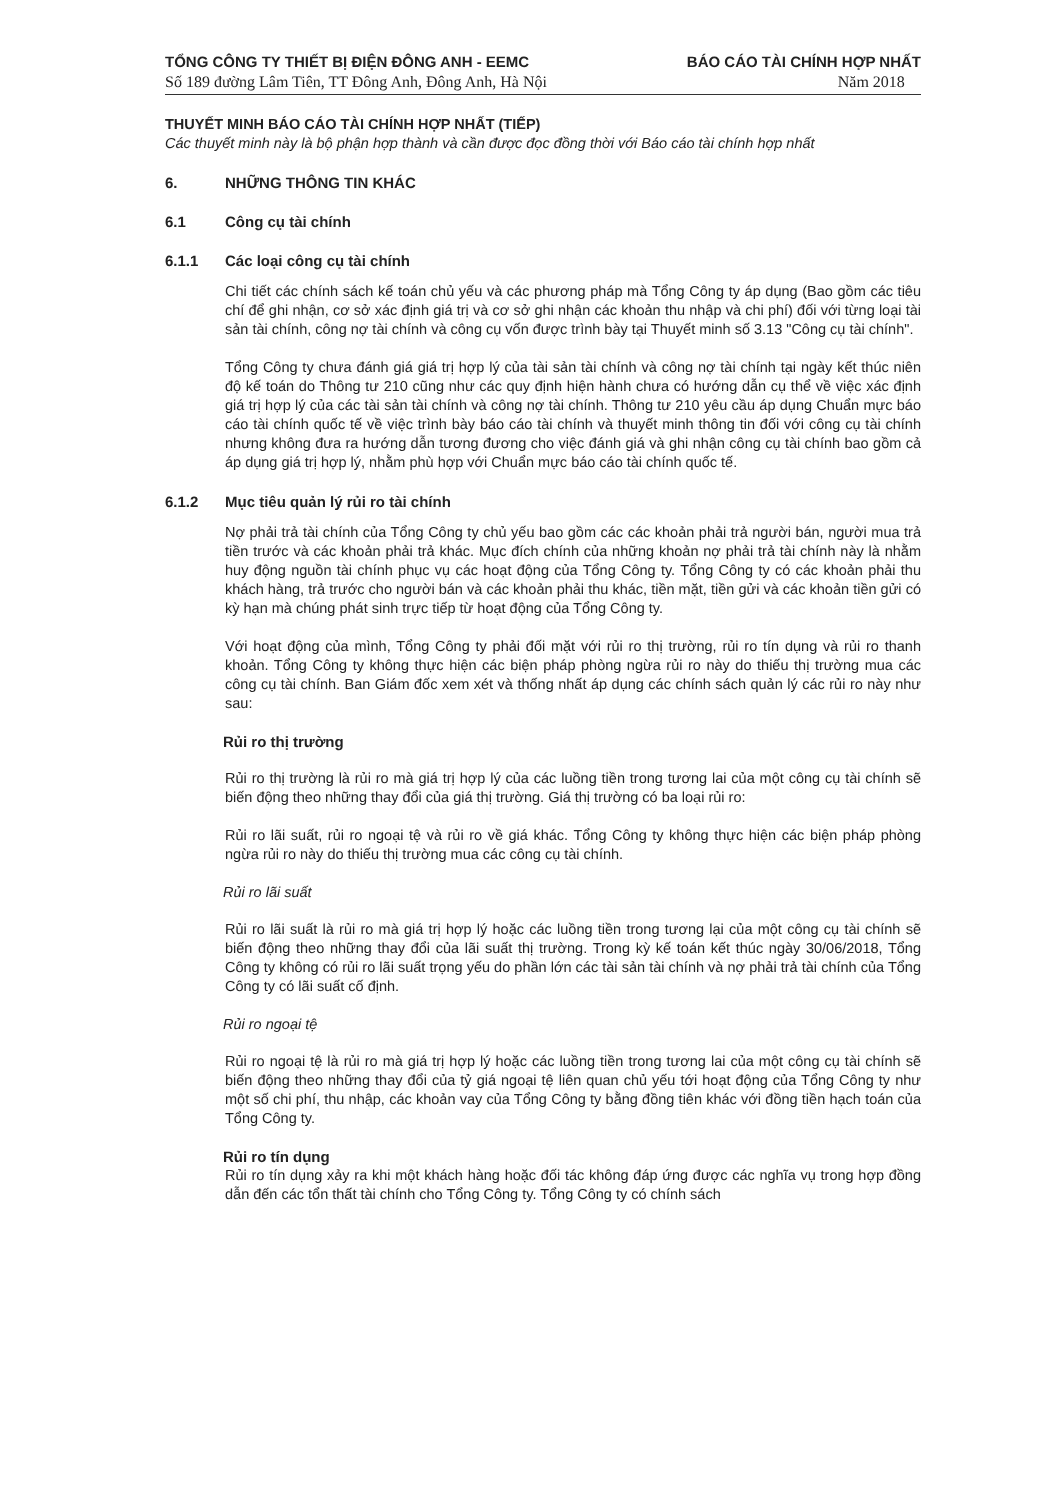TỔNG CÔNG TY THIẾT BỊ ĐIỆN ĐÔNG ANH - EEMC
Số 189 đường Lâm Tiên, TT Đông Anh, Đông Anh, Hà Nội
BÁO CÁO TÀI CHÍNH HỢP NHẤT
Năm 2018
THUYẾT MINH BÁO CÁO TÀI CHÍNH HỢP NHẤT (TIẾP)
Các thuyết minh này là bộ phận hợp thành và cần được đọc đồng thời với Báo cáo tài chính hợp nhất
6. NHỮNG THÔNG TIN KHÁC
6.1 Công cụ tài chính
6.1.1 Các loại công cụ tài chính
Chi tiết các chính sách kế toán chủ yếu và các phương pháp mà Tổng Công ty áp dụng (Bao gồm các tiêu chí để ghi nhận, cơ sở xác định giá trị và cơ sở ghi nhận các khoản thu nhập và chi phí) đối với từng loại tài sản tài chính, công nợ tài chính và công cụ vốn được trình bày tại Thuyết minh số 3.13 "Công cụ tài chính".
Tổng Công ty chưa đánh giá giá trị hợp lý của tài sản tài chính và công nợ tài chính tại ngày kết thúc niên độ kế toán do Thông tư 210 cũng như các quy định hiện hành chưa có hướng dẫn cụ thể về việc xác định giá trị hợp lý của các tài sản tài chính và công nợ tài chính. Thông tư 210 yêu cầu áp dụng Chuẩn mực báo cáo tài chính quốc tế về việc trình bày báo cáo tài chính và thuyết minh thông tin đối với công cụ tài chính nhưng không đưa ra hướng dẫn tương đương cho việc đánh giá và ghi nhận công cụ tài chính bao gồm cả áp dụng giá trị hợp lý, nhằm phù hợp với Chuẩn mực báo cáo tài chính quốc tế.
6.1.2 Mục tiêu quản lý rủi ro tài chính
Nợ phải trả tài chính của Tổng Công ty chủ yếu bao gồm các các khoản phải trả người bán, người mua trả tiền trước và các khoản phải trả khác. Mục đích chính của những khoản nợ phải trả tài chính này là nhằm huy động nguồn tài chính phục vụ các hoạt động của Tổng Công ty. Tổng Công ty có các khoản phải thu khách hàng, trả trước cho người bán và các khoản phải thu khác, tiền mặt, tiền gửi và các khoản tiền gửi có kỳ hạn mà chúng phát sinh trực tiếp từ hoạt động của Tổng Công ty.
Với hoạt động của mình, Tổng Công ty phải đối mặt với rủi ro thị trường, rủi ro tín dụng và rủi ro thanh khoản. Tổng Công ty không thực hiện các biện pháp phòng ngừa rủi ro này do thiếu thị trường mua các công cụ tài chính. Ban Giám đốc xem xét và thống nhất áp dụng các chính sách quản lý các rủi ro này như sau:
Rủi ro thị trường
Rủi ro thị trường là rủi ro mà giá trị hợp lý của các luồng tiền trong tương lai của một công cụ tài chính sẽ biến động theo những thay đổi của giá thị trường. Giá thị trường có ba loại rủi ro:
Rủi ro lãi suất, rủi ro ngoại tệ và rủi ro về giá khác. Tổng Công ty không thực hiện các biện pháp phòng ngừa rủi ro này do thiếu thị trường mua các công cụ tài chính.
Rủi ro lãi suất
Rủi ro lãi suất là rủi ro mà giá trị hợp lý hoặc các luồng tiền trong tương lại của một công cụ tài chính sẽ biến động theo những thay đổi của lãi suất thị trường. Trong kỳ kế toán kết thúc ngày 30/06/2018, Tổng Công ty không có rủi ro lãi suất trọng yếu do phần lớn các tài sản tài chính và nợ phải trả tài chính của Tổng Công ty có lãi suất cố định.
Rủi ro ngoại tệ
Rủi ro ngoại tệ là rủi ro mà giá trị hợp lý hoặc các luồng tiền trong tương lai của một công cụ tài chính sẽ biến động theo những thay đổi của tỷ giá ngoại tệ liên quan chủ yếu tới hoạt động của Tổng Công ty như một số chi phí, thu nhập, các khoản vay của Tổng Công ty bằng đồng tiên khác với đồng tiền hạch toán của Tổng Công ty.
Rủi ro tín dụng
Rủi ro tín dụng xảy ra khi một khách hàng hoặc đối tác không đáp ứng được các nghĩa vụ trong hợp đồng dẫn đến các tổn thất tài chính cho Tổng Công ty. Tổng Công ty có chính sách